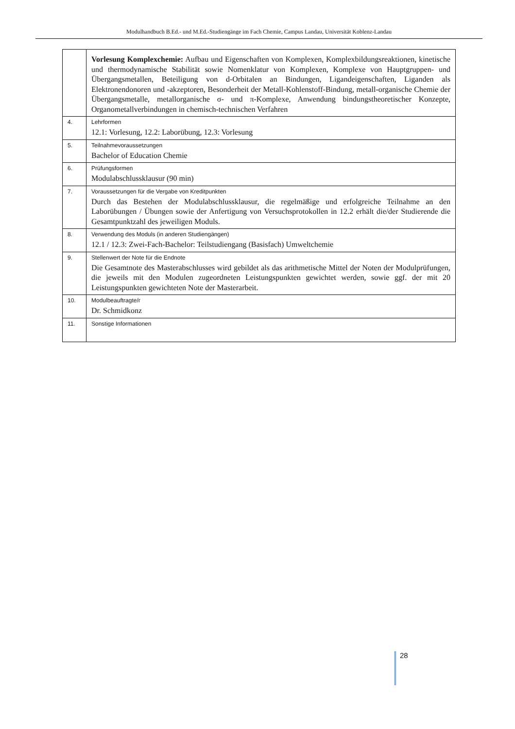Modulhandbuch B.Ed.- und M.Ed.-Studiengänge im Fach Chemie, Campus Landau, Universität Koblenz-Landau
| | Vorlesung Komplexchemie: Aufbau und Eigenschaften von Komplexen, Komplexbildungsreaktionen, kinetische und thermodynamische Stabilität sowie Nomenklatur von Komplexen, Komplexe von Hauptgruppen- und Übergangsmetallen, Beteiligung von d-Orbitalen an Bindungen, Ligandeigenschaften, Liganden als Elektronendonoren und -akzeptoren, Besonderheit der Metall-Kohlenstoff-Bindung, metall-organische Chemie der Übergangsmetalle, metallorganische σ- und π-Komplexe, Anwendung bindungstheoretischer Konzepte, Organometallverbindungen in chemisch-technischen Verfahren |
| 4. | Lehrformen 12.1: Vorlesung, 12.2: Laborübung, 12.3: Vorlesung |
| 5. | Teilnahmevoraussetzungen Bachelor of Education Chemie |
| 6. | Prüfungsformen Modulabschlussklausur (90 min) |
| 7. | Voraussetzungen für die Vergabe von Kreditpunkten Durch das Bestehen der Modulabschlussklausur, die regelmäßige und erfolgreiche Teilnahme an den Laborübungen / Übungen sowie der Anfertigung von Versuchsprotokollen in 12.2 erhält die/der Studierende die Gesamtpunktzahl des jeweiligen Moduls. |
| 8. | Verwendung des Moduls (in anderen Studiengängen) 12.1 / 12.3: Zwei-Fach-Bachelor: Teilstudiengang (Basisfach) Umweltchemie |
| 9. | Stellenwert der Note für die Endnote Die Gesamtnote des Masterabschlusses wird gebildet als das arithmetische Mittel der Noten der Modulprüfungen, die jeweils mit den Modulen zugeordneten Leistungspunkten gewichtet werden, sowie ggf. der mit 20 Leistungspunkten gewichteten Note der Masterarbeit. |
| 10. | Modulbeauftragte/r Dr. Schmidkonz |
| 11. | Sonstige Informationen |
28